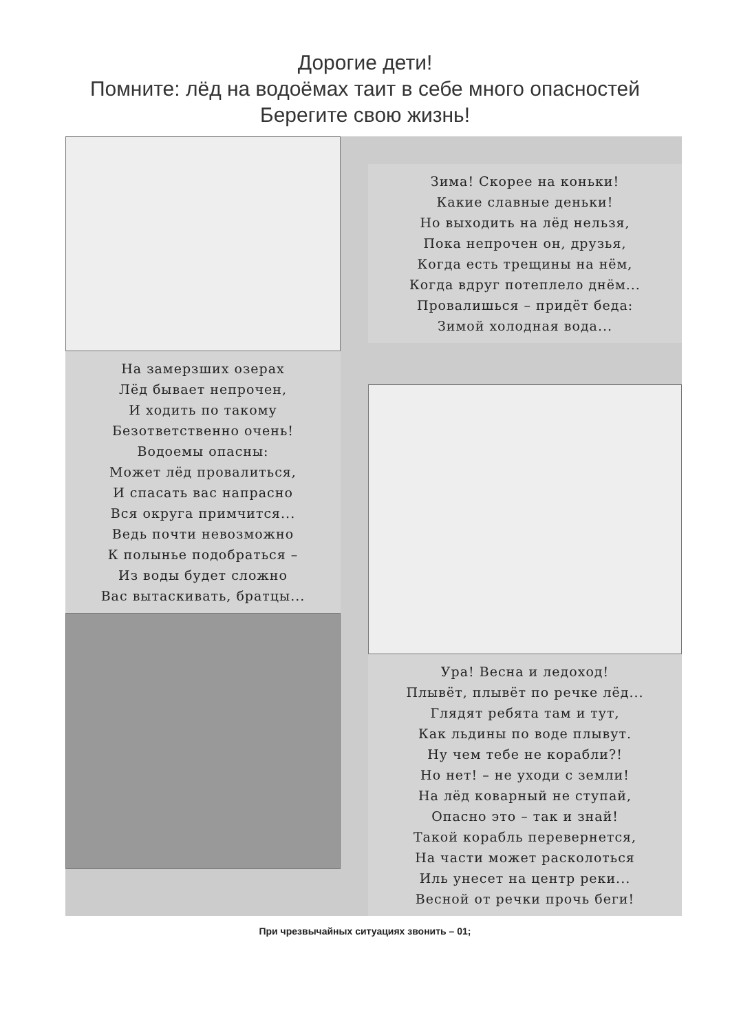Дорогие дети!
Помните: лёд на водоёмах таит в себе много опасностей
Берегите свою жизнь!
На замерзших озерах
Лёд бывает непрочен,
И ходить по такому
Безответственно очень!
Водоемы опасны:
Может лёд провалиться,
И спасать вас напрасно
Вся округа примчится...
Ведь почти невозможно
К полынье подобраться –
Из воды будет сложно
Вас вытаскивать, братцы...
Зима! Скорее на коньки!
Какие славные деньки!
Но выходить на лёд нельзя,
Пока непрочен он, друзья,
Когда есть трещины на нём,
Когда вдруг потеплело днём...
Провалишься – придёт беда:
Зимой холодная вода...
Ура! Весна и ледоход!
Плывёт, плывёт по речке лёд...
Глядят ребята там и тут,
Как льдины по воде плывут.
Ну чем тебе не корабли?!
Но нет! – не уходи с земли!
На лёд коварный не ступай,
Опасно это – так и знай!
Такой корабль перевернется,
На части может расколоться
Иль унесет на центр реки...
Весной от речки прочь беги!
При чрезвычайных ситуациях звонить – 01;